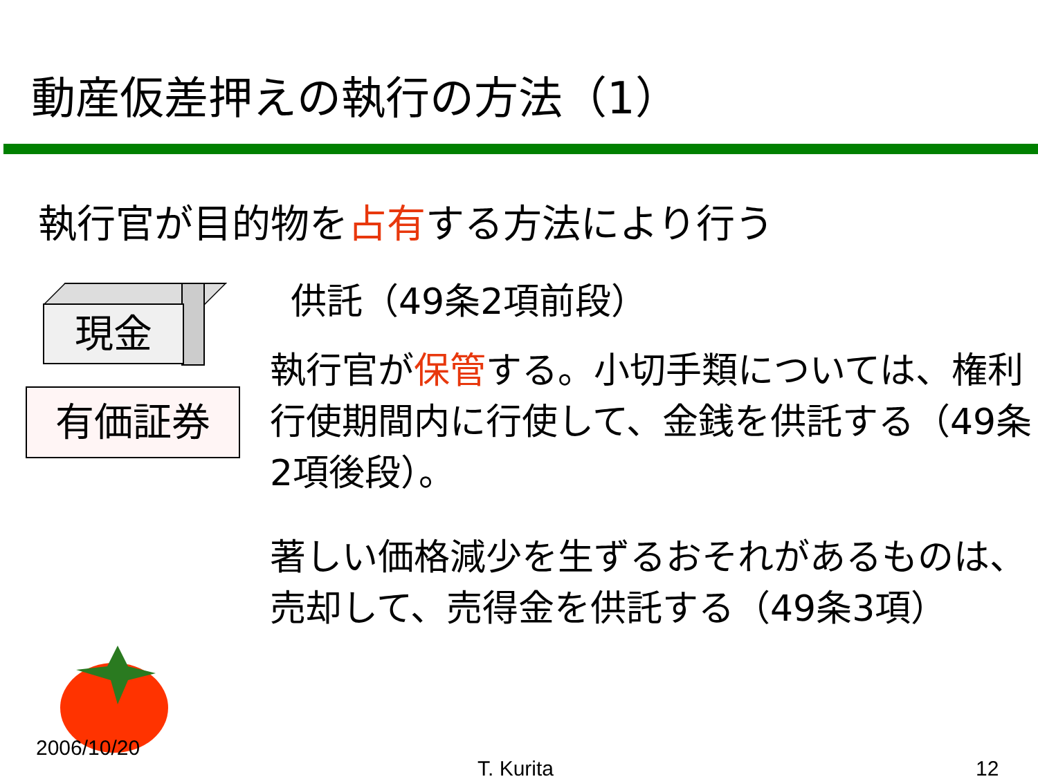動産仮差押えの執行の方法（1）
執行官が目的物を占有する方法により行う
現金
有価証券
供託（49条2項前段）
執行官が保管する。小切手類については、権利行使期間内に行使して、金銭を供託する（49条2項後段）。
著しい価格減少を生ずるおそれがあるものは、売却して、売得金を供託する（49条3項）
2006/10/20
T. Kurita 12